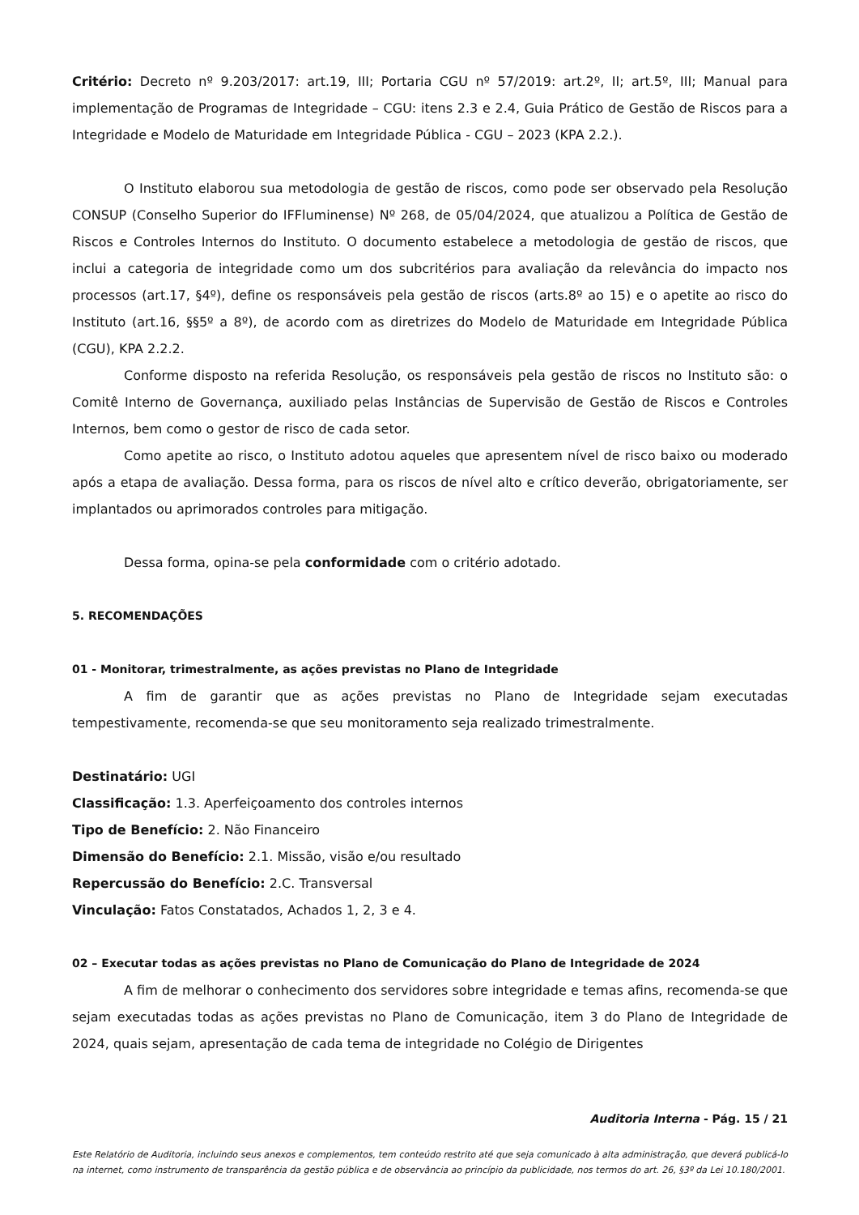Critério: Decreto nº 9.203/2017: art.19, III; Portaria CGU nº 57/2019: art.2º, II; art.5º, III; Manual para implementação de Programas de Integridade – CGU: itens 2.3 e 2.4, Guia Prático de Gestão de Riscos para a Integridade e Modelo de Maturidade em Integridade Pública - CGU – 2023 (KPA 2.2.).
O Instituto elaborou sua metodologia de gestão de riscos, como pode ser observado pela Resolução CONSUP (Conselho Superior do IFFluminense) Nº 268, de 05/04/2024, que atualizou a Política de Gestão de Riscos e Controles Internos do Instituto. O documento estabelece a metodologia de gestão de riscos, que inclui a categoria de integridade como um dos subcritérios para avaliação da relevância do impacto nos processos (art.17, §4º), define os responsáveis pela gestão de riscos (arts.8º ao 15) e o apetite ao risco do Instituto (art.16, §§5º a 8º), de acordo com as diretrizes do Modelo de Maturidade em Integridade Pública (CGU), KPA 2.2.2.
Conforme disposto na referida Resolução, os responsáveis pela gestão de riscos no Instituto são: o Comitê Interno de Governança, auxiliado pelas Instâncias de Supervisão de Gestão de Riscos e Controles Internos, bem como o gestor de risco de cada setor.
Como apetite ao risco, o Instituto adotou aqueles que apresentem nível de risco baixo ou moderado após a etapa de avaliação. Dessa forma, para os riscos de nível alto e crítico deverão, obrigatoriamente, ser implantados ou aprimorados controles para mitigação.
Dessa forma, opina-se pela conformidade com o critério adotado.
5. RECOMENDAÇÕES
01 - Monitorar, trimestralmente, as ações previstas no Plano de Integridade
A fim de garantir que as ações previstas no Plano de Integridade sejam executadas tempestivamente, recomenda-se que seu monitoramento seja realizado trimestralmente.
Destinatário: UGI
Classificação: 1.3. Aperfeiçoamento dos controles internos
Tipo de Benefício: 2. Não Financeiro
Dimensão do Benefício: 2.1. Missão, visão e/ou resultado
Repercussão do Benefício: 2.C. Transversal
Vinculação: Fatos Constatados, Achados 1, 2, 3 e 4.
02 – Executar todas as ações previstas no Plano de Comunicação do Plano de Integridade de 2024
A fim de melhorar o conhecimento dos servidores sobre integridade e temas afins, recomenda-se que sejam executadas todas as ações previstas no Plano de Comunicação, item 3 do Plano de Integridade de 2024, quais sejam, apresentação de cada tema de integridade no Colégio de Dirigentes
Auditoria Interna - Pág. 15 / 21
Este Relatório de Auditoria, incluindo seus anexos e complementos, tem conteúdo restrito até que seja comunicado à alta administração, que deverá publicá-lo na internet, como instrumento de transparência da gestão pública e de observância ao princípio da publicidade, nos termos do art. 26, §3º da Lei 10.180/2001.